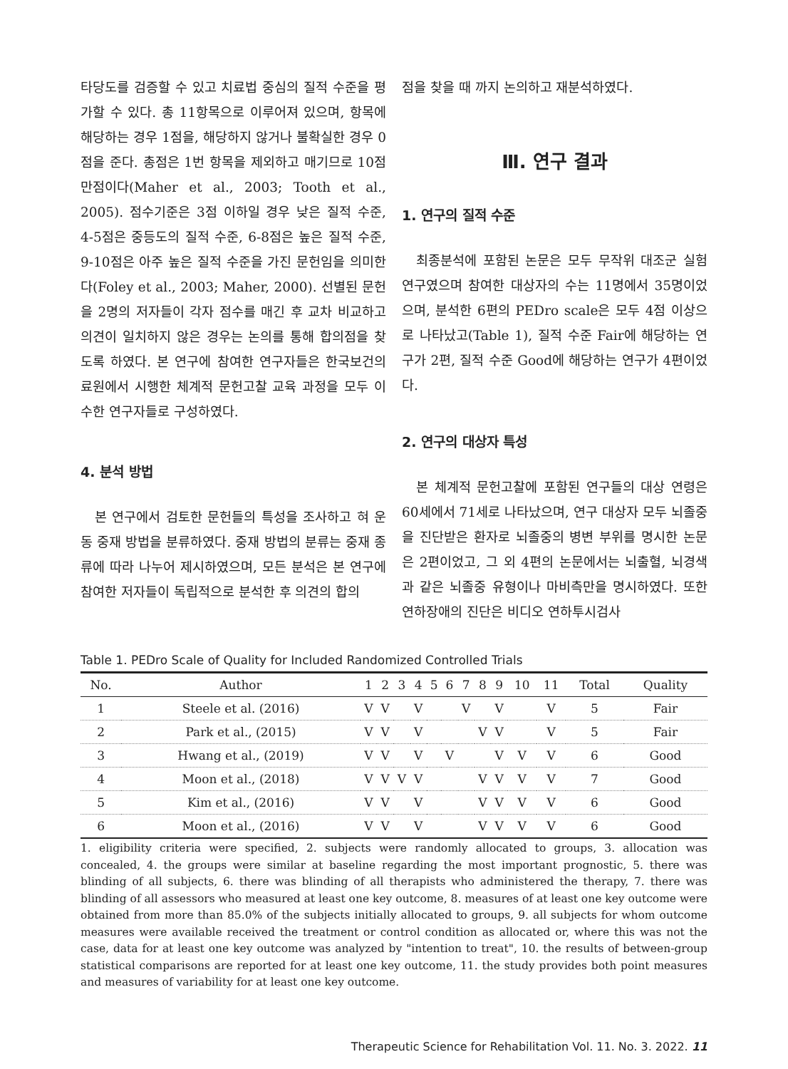타당도를 검증할 수 있고 치료법 중심의 질적 수준을 평가할 수 있다. 총 11항목으로 이루어져 있으며, 항목에 해당하는 경우 1점을, 해당하지 않거나 불확실한 경우 0점을 준다. 총점은 1번 항목을 제외하고 매기므로 10점 만점이다(Maher et al., 2003; Tooth et al., 2005). 점수기준은 3점 이하일 경우 낮은 질적 수준, 4-5점은 중등도의 질적 수준, 6-8점은 높은 질적 수준, 9-10점은 아주 높은 질적 수준을 가진 문헌임을 의미한다(Foley et al., 2003; Maher, 2000). 선별된 문헌을 2명의 저자들이 각자 점수를 매긴 후 교차 비교하고 의견이 일치하지 않은 경우는 논의를 통해 합의점을 찾도록 하였다. 본 연구에 참여한 연구자들은 한국보건의료원에서 시행한 체계적 문헌고찰 교육 과정을 모두 이수한 연구자들로 구성하였다.
4. 분석 방법
본 연구에서 검토한 문헌들의 특성을 조사하고 혀 운동 중재 방법을 분류하였다. 중재 방법의 분류는 중재 종류에 따라 나누어 제시하였으며, 모든 분석은 본 연구에 참여한 저자들이 독립적으로 분석한 후 의견의 합의
점을 찾을 때 까지 논의하고 재분석하였다.
Ⅲ. 연구 결과
1. 연구의 질적 수준
최종분석에 포함된 논문은 모두 무작위 대조군 실험연구였으며 참여한 대상자의 수는 11명에서 35명이었으며, 분석한 6편의 PEDro scale은 모두 4점 이상으로 나타났고(Table 1), 질적 수준 Fair에 해당하는 연구가 2편, 질적 수준 Good에 해당하는 연구가 4편이었다.
2. 연구의 대상자 특성
본 체계적 문헌고찰에 포함된 연구들의 대상 연령은 60세에서 71세로 나타났으며, 연구 대상자 모두 뇌졸중을 진단받은 환자로 뇌졸중의 병변 부위를 명시한 논문은 2편이었고, 그 외 4편의 논문에서는 뇌출혈, 뇌경색과 같은 뇌졸중 유형이나 마비측만을 명시하였다. 또한 연하장애의 진단은 비디오 연하투시검사
Table 1. PEDro Scale of Quality for Included Randomized Controlled Trials
| No. | Author | 1 | 2 | 3 | 4 | 5 | 6 | 7 | 8 | 9 | 10 | 11 | Total | Quality |
| --- | --- | --- | --- | --- | --- | --- | --- | --- | --- | --- | --- | --- | --- | --- |
| 1 | Steele et al. (2016) | V | V | | V | | | V | | V | | V | 5 | Fair |
| 2 | Park et al., (2015) | V | V | | V | | | | V | V | | V | 5 | Fair |
| 3 | Hwang et al., (2019) | V | V | | V | | V | | | V | V | V | 6 | Good |
| 4 | Moon et al., (2018) | V | V | V | V | | | | V | V | V | V | 7 | Good |
| 5 | Kim et al., (2016) | V | V | | V | | | | V | V | V | V | 6 | Good |
| 6 | Moon et al., (2016) | V | V | | V | | | | V | V | V | V | 6 | Good |
1. eligibility criteria were specified, 2. subjects were randomly allocated to groups, 3. allocation was concealed, 4. the groups were similar at baseline regarding the most important prognostic, 5. there was blinding of all subjects, 6. there was blinding of all therapists who administered the therapy, 7. there was blinding of all assessors who measured at least one key outcome, 8. measures of at least one key outcome were obtained from more than 85.0% of the subjects initially allocated to groups, 9. all subjects for whom outcome measures were available received the treatment or control condition as allocated or, where this was not the case, data for at least one key outcome was analyzed by "intention to treat", 10. the results of between-group statistical comparisons are reported for at least one key outcome, 11. the study provides both point measures and measures of variability for at least one key outcome.
Therapeutic Science for Rehabilitation Vol. 11. No. 3. 2022. 11